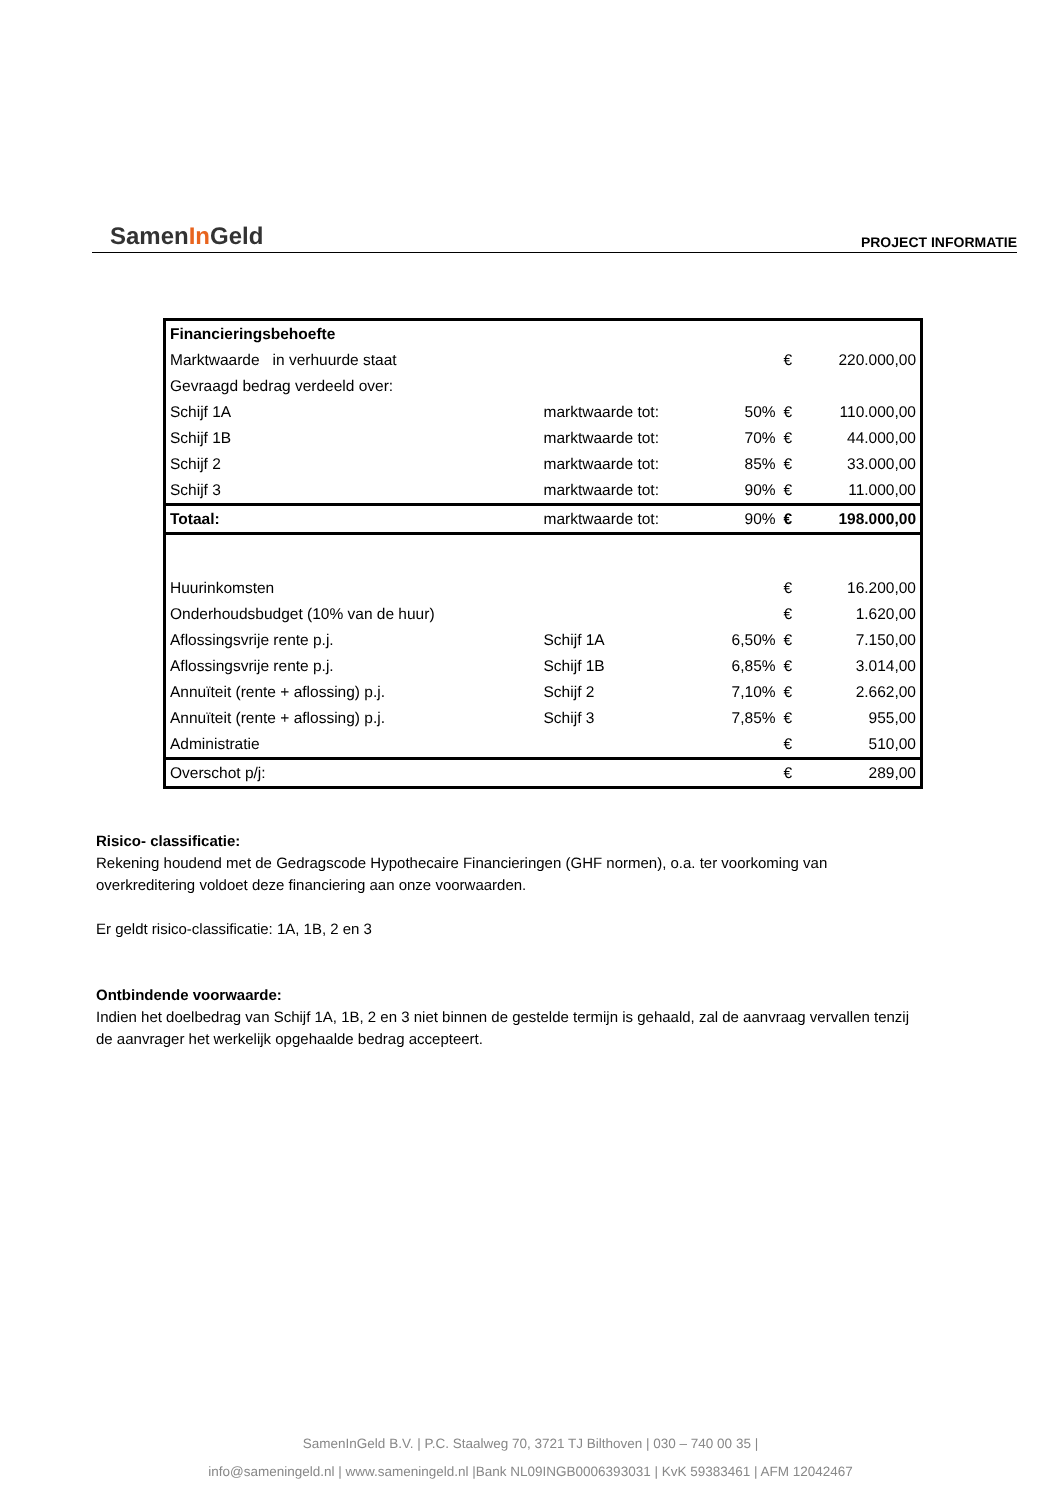SamenIn Geld
PROJECT INFORMATIE
| Financieringsbehoefte | | | | |
| Marktwaarde in verhuurde staat | | | € | 220.000,00 |
| Gevraagd bedrag verdeeld over: | | | | |
| Schijf 1A | marktwaarde tot: | 50% | € | 110.000,00 |
| Schijf 1B | marktwaarde tot: | 70% | € | 44.000,00 |
| Schijf 2 | marktwaarde tot: | 85% | € | 33.000,00 |
| Schijf 3 | marktwaarde tot: | 90% | € | 11.000,00 |
| Totaal: | marktwaarde tot: | 90% | € | 198.000,00 |
| Huurinkomsten | | | € | 16.200,00 |
| Onderhoudsbudget (10% van de huur) | | | € | 1.620,00 |
| Aflossingsvrije rente p.j. | Schijf 1A | 6,50% | € | 7.150,00 |
| Aflossingsvrije rente p.j. | Schijf 1B | 6,85% | € | 3.014,00 |
| Annuïteit (rente + aflossing) p.j. | Schijf 2 | 7,10% | € | 2.662,00 |
| Annuïteit (rente + aflossing) p.j. | Schijf 3 | 7,85% | € | 955,00 |
| Administratie | | | € | 510,00 |
| Overschot p/j: | | | € | 289,00 |
Risico- classificatie:
Rekening houdend met de Gedragscode Hypothecaire Financieringen (GHF normen), o.a. ter voorkoming van overkreditering voldoet deze financiering aan onze voorwaarden.
Er geldt risico-classificatie: 1A, 1B, 2 en 3
Ontbindende voorwaarde:
Indien het doelbedrag van Schijf 1A, 1B, 2 en 3 niet binnen de gestelde termijn is gehaald, zal de aanvraag vervallen tenzij de aanvrager het werkelijk opgehaalde bedrag accepteert.
SamenInGeld B.V. | P.C. Staalweg 70, 3721 TJ Bilthoven | 030 – 740 00 35 |
info@sameningeld.nl | www.sameningeld.nl |Bank NL09INGB0006393031 | KvK 59383461 | AFM 12042467